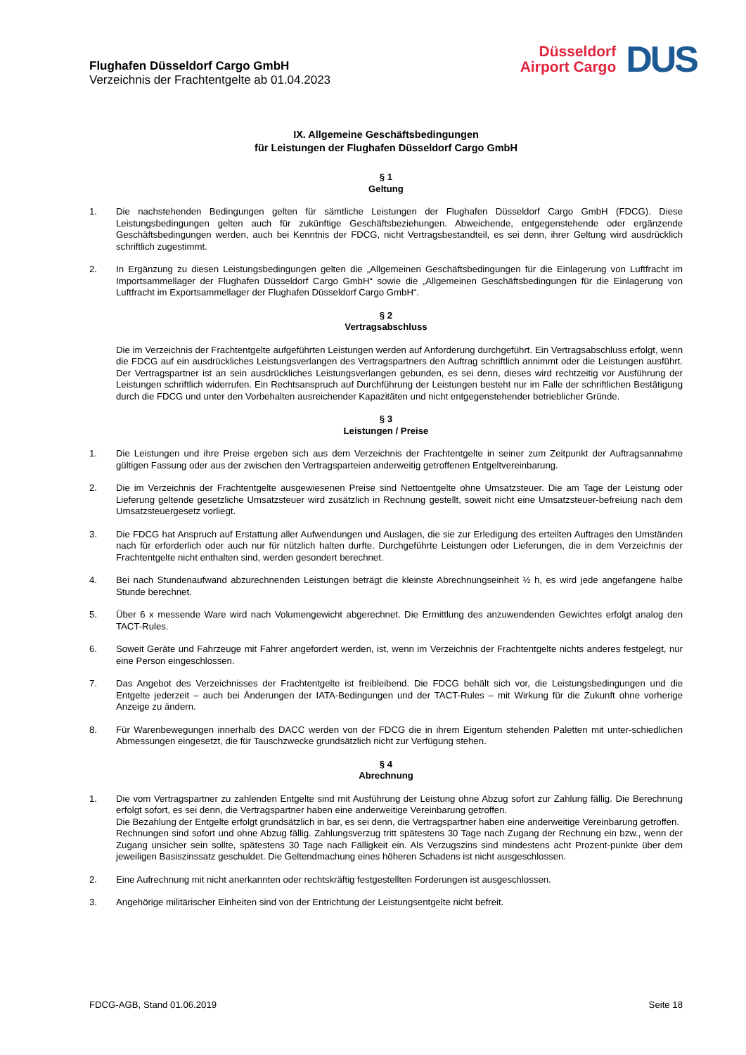Flughafen Düsseldorf Cargo GmbH
Verzeichnis der Frachtentgelte ab 01.04.2023
Düsseldorf
Airport Cargo
DUS
IX. Allgemeine Geschäftsbedingungen
für Leistungen der Flughafen Düsseldorf Cargo GmbH
§ 1
Geltung
1. Die nachstehenden Bedingungen gelten für sämtliche Leistungen der Flughafen Düsseldorf Cargo GmbH (FDCG). Diese Leistungsbedingungen gelten auch für zukünftige Geschäftsbeziehungen. Abweichende, entgegenstehende oder ergänzende Geschäftsbedingungen werden, auch bei Kenntnis der FDCG, nicht Vertragsbestandteil, es sei denn, ihrer Geltung wird ausdrücklich schriftlich zugestimmt.
2. In Ergänzung zu diesen Leistungsbedingungen gelten die „Allgemeinen Geschäftsbedingungen für die Einlagerung von Luftfracht im Importsammellager der Flughafen Düsseldorf Cargo GmbH“ sowie die „Allgemeinen Geschäftsbedingungen für die Einlagerung von Luftfracht im Exportsammellager der Flughafen Düsseldorf Cargo GmbH“.
§ 2
Vertragsabschluss
Die im Verzeichnis der Frachtentgelte aufgeführten Leistungen werden auf Anforderung durchgeführt. Ein Vertragsabschluss erfolgt, wenn die FDCG auf ein ausdrückliches Leistungsverlangen des Vertragspartners den Auftrag schriftlich annimmt oder die Leistungen ausführt. Der Vertragspartner ist an sein ausdrückliches Leistungsverlangen gebunden, es sei denn, dieses wird rechtzeitig vor Ausführung der Leistungen schriftlich widerrufen. Ein Rechtsanspruch auf Durchführung der Leistungen besteht nur im Falle der schriftlichen Bestätigung durch die FDCG und unter den Vorbehalten ausreichender Kapazitäten und nicht entgegenstehender betrieblicher Gründe.
§ 3
Leistungen / Preise
1. Die Leistungen und ihre Preise ergeben sich aus dem Verzeichnis der Frachtentgelte in seiner zum Zeitpunkt der Auftragsannahme gültigen Fassung oder aus der zwischen den Vertragsparteien anderweitig getroffenen Entgeltvereinbarung.
2. Die im Verzeichnis der Frachtentgelte ausgewiesenen Preise sind Nettoentgelte ohne Umsatzsteuer. Die am Tage der Leistung oder Lieferung geltende gesetzliche Umsatzsteuer wird zusätzlich in Rechnung gestellt, soweit nicht eine Umsatzsteuer-befreiung nach dem Umsatzsteuergesetz vorliegt.
3. Die FDCG hat Anspruch auf Erstattung aller Aufwendungen und Auslagen, die sie zur Erledigung des erteilten Auftrages den Umständen nach für erforderlich oder auch nur für nützlich halten durfte. Durchgeführte Leistungen oder Lieferungen, die in dem Verzeichnis der Frachtentgelte nicht enthalten sind, werden gesondert berechnet.
4. Bei nach Stundenaufwand abzurechnenden Leistungen beträgt die kleinste Abrechnungseinheit ½ h, es wird jede angefangene halbe Stunde berechnet.
5. Über 6 x messende Ware wird nach Volumengewicht abgerechnet. Die Ermittlung des anzuwendenden Gewichtes erfolgt analog den TACT-Rules.
6. Soweit Geräte und Fahrzeuge mit Fahrer angefordert werden, ist, wenn im Verzeichnis der Frachtentgelte nichts anderes festgelegt, nur eine Person eingeschlossen.
7. Das Angebot des Verzeichnisses der Frachtentgelte ist freibleibend. Die FDCG behält sich vor, die Leistungsbedingungen und die Entgelte jederzeit – auch bei Änderungen der IATA-Bedingungen und der TACT-Rules – mit Wirkung für die Zukunft ohne vorherige Anzeige zu ändern.
8. Für Warenbewegungen innerhalb des DACC werden von der FDCG die in ihrem Eigentum stehenden Paletten mit unter-schiedlichen Abmessungen eingesetzt, die für Tauschzwecke grundsätzlich nicht zur Verfügung stehen.
§ 4
Abrechnung
1. Die vom Vertragspartner zu zahlenden Entgelte sind mit Ausführung der Leistung ohne Abzug sofort zur Zahlung fällig. Die Berechnung erfolgt sofort, es sei denn, die Vertragspartner haben eine anderweitige Vereinbarung getroffen.
Die Bezahlung der Entgelte erfolgt grundsätzlich in bar, es sei denn, die Vertragspartner haben eine anderweitige Vereinbarung getroffen.
Rechnungen sind sofort und ohne Abzug fällig. Zahlungsverzug tritt spätestens 30 Tage nach Zugang der Rechnung ein bzw., wenn der Zugang unsicher sein sollte, spätestens 30 Tage nach Fälligkeit ein. Als Verzugszins sind mindestens acht Prozent-punkte über dem jeweiligen Basiszinssatz geschuldet. Die Geltendmachung eines höheren Schadens ist nicht ausgeschlossen.
2. Eine Aufrechnung mit nicht anerkannten oder rechtskräftig festgestellten Forderungen ist ausgeschlossen.
3. Angehörige militärischer Einheiten sind von der Entrichtung der Leistungsentgelte nicht befreit.
FDCG-AGB, Stand 01.06.2019 Seite 18